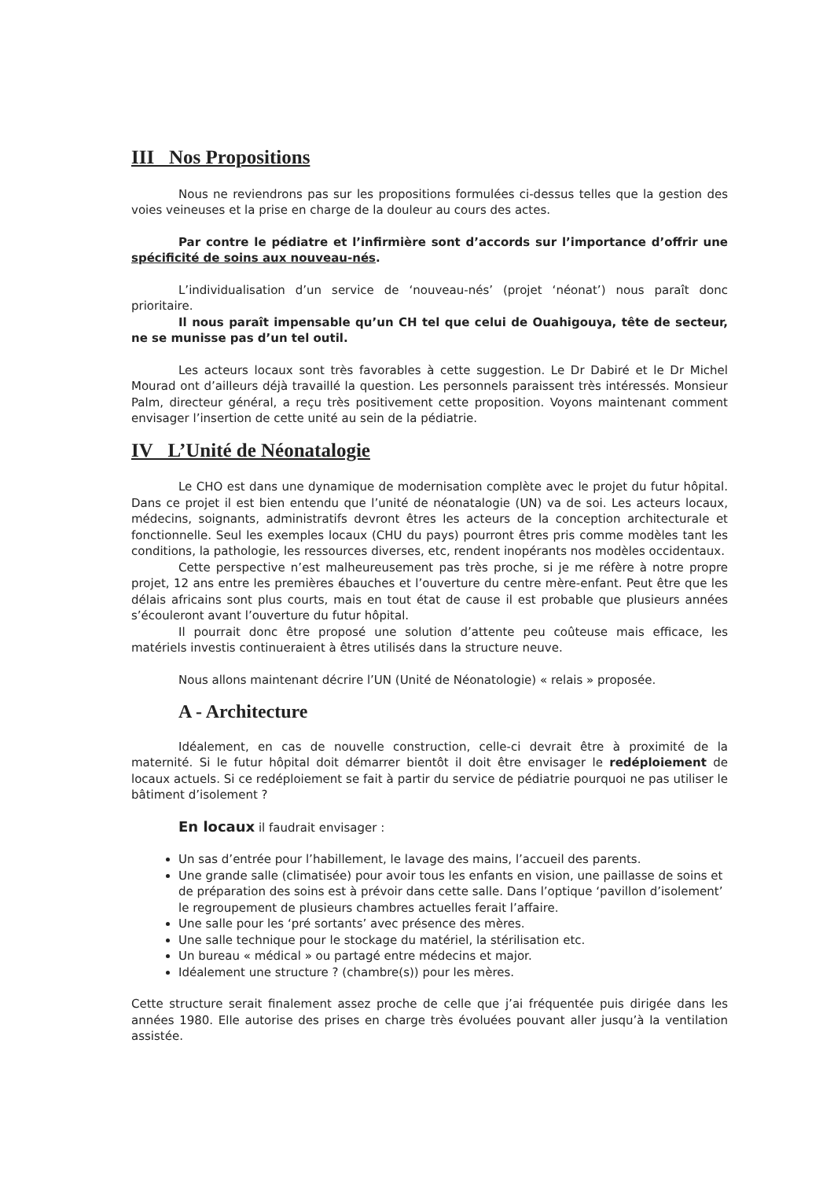III Nos Propositions
Nous ne reviendrons pas sur les propositions formulées ci-dessus telles que la gestion des voies veineuses et la prise en charge de la douleur au cours des actes.
Par contre le pédiatre et l’infirmière sont d’accords sur l’importance d’offrir une spécificité de soins aux nouveau-nés.
L’individualisation d’un service de ‘nouveau-nés’ (projet ‘néonat’) nous paraît donc prioritaire.
Il nous paraît impensable qu’un CH tel que celui de Ouahigouya, tête de secteur, ne se munisse pas d’un tel outil.
Les acteurs locaux sont très favorables à cette suggestion. Le Dr Dabiré et le Dr Michel Mourad ont d’ailleurs déjà travaillé la question. Les personnels paraissent très intéressés. Monsieur Palm, directeur général, a reçu très positivement cette proposition. Voyons maintenant comment envisager l’insertion de cette unité au sein de la pédiatrie.
IV L’Unité de Néonatalogie
Le CHO est dans une dynamique de modernisation complète avec le projet du futur hôpital. Dans ce projet il est bien entendu que l’unité de néonatalogie (UN) va de soi. Les acteurs locaux, médecins, soignants, administratifs devront êtres les acteurs de la conception architecturale et fonctionnelle. Seul les exemples locaux (CHU du pays) pourront êtres pris comme modèles tant les conditions, la pathologie, les ressources diverses, etc, rendent inopérants nos modèles occidentaux.
Cette perspective n’est malheureusement pas très proche, si je me réfère à notre propre projet, 12 ans entre les premières ébauches et l’ouverture du centre mère-enfant. Peut être que les délais africains sont plus courts, mais en tout état de cause il est probable que plusieurs années s’écouleront avant l’ouverture du futur hôpital.
Il pourrait donc être proposé une solution d’attente peu coûteuse mais efficace, les matériels investis continueraient à êtres utilisés dans la structure neuve.
Nous allons maintenant décrire l’UN (Unité de Néonatologie) « relais » proposée.
A - Architecture
Idéalement, en cas de nouvelle construction, celle-ci devrait être à proximité de la maternité. Si le futur hôpital doit démarrer bientôt il doit être envisager le redéploiement de locaux actuels. Si ce redéploiement se fait à partir du service de pédiatrie pourquoi ne pas utiliser le bâtiment d’isolement ?
En locaux il faudrait envisager :
Un sas d’entrée pour l’habillement, le lavage des mains, l’accueil des parents.
Une grande salle (climatisée) pour avoir tous les enfants en vision, une paillasse de soins et de préparation des soins est à prévoir dans cette salle. Dans l’optique ‘pavillon d’isolement’ le regroupement de plusieurs chambres actuelles ferait l’affaire.
Une salle pour les ‘pré sortants’ avec présence des mères.
Une salle technique pour le stockage du matériel, la stérilisation etc.
Un bureau « médical » ou partagé entre médecins et major.
Idéalement une structure ? (chambre(s)) pour les mères.
Cette structure serait finalement assez proche de celle que j’ai fréquentée puis dirigée dans les années 1980. Elle autorise des prises en charge très évoluées pouvant aller jusqu’à la ventilation assistée.